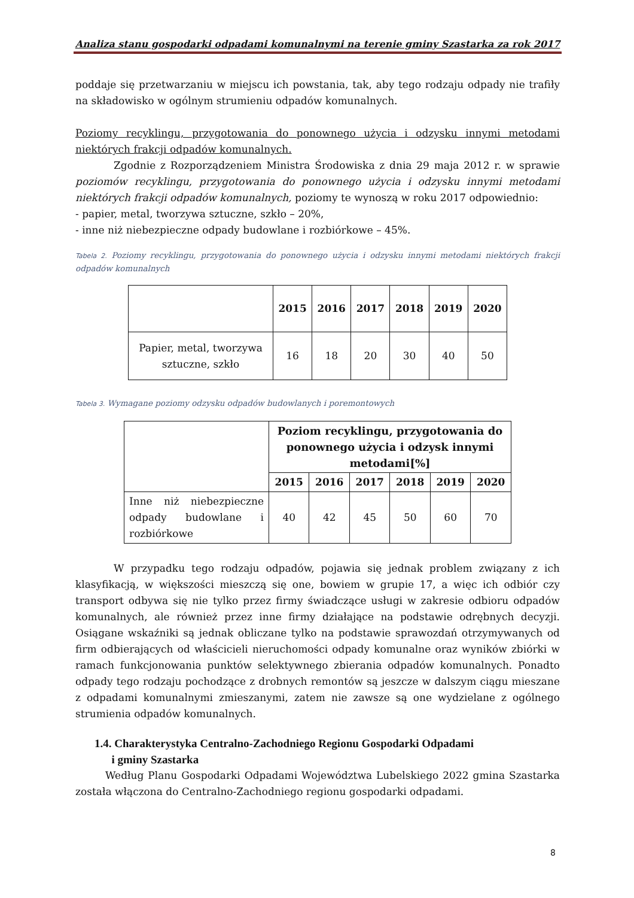Analiza stanu gospodarki odpadami komunalnymi na terenie gminy Szastarka za rok 2017
poddaje się przetwarzaniu w miejscu ich powstania, tak, aby tego rodzaju odpady nie trafiły na składowisko w ogólnym strumieniu odpadów komunalnych.
Poziomy recyklingu, przygotowania do ponownego użycia i odzysku innymi metodami niektórych frakcji odpadów komunalnych.
Zgodnie z Rozporządzeniem Ministra Środowiska z dnia 29 maja 2012 r. w sprawie poziomów recyklingu, przygotowania do ponownego użycia i odzysku innymi metodami niektórych frakcji odpadów komunalnych, poziomy te wynoszą w roku 2017 odpowiednio:
- papier, metal, tworzywa sztuczne, szkło – 20%,
- inne niż niebezpieczne odpady budowlane i rozbiórkowe – 45%.
Tabela 2. Poziomy recyklingu, przygotowania do ponownego użycia i odzysku innymi metodami niektórych frakcji odpadów komunalnych
| | 2015 | 2016 | 2017 | 2018 | 2019 | 2020 |
| --- | --- | --- | --- | --- | --- | --- |
| Papier, metal, tworzywa sztuczne, szkło | 16 | 18 | 20 | 30 | 40 | 50 |
Tabela 3. Wymagane poziomy odzysku odpadów budowlanych i poremontowych
| | Poziom recyklingu, przygotowania do ponownego użycia i odzysk innymi metodami[%] | | | | | |
| --- | --- | --- | --- | --- | --- | --- |
| | 2015 | 2016 | 2017 | 2018 | 2019 | 2020 |
| Inne niż niebezpieczne odpady budowlane i rozbiórkowe | 40 | 42 | 45 | 50 | 60 | 70 |
W przypadku tego rodzaju odpadów, pojawia się jednak problem związany z ich klasyfikacją, w większości mieszczą się one, bowiem w grupie 17, a więc ich odbiór czy transport odbywa się nie tylko przez firmy świadczące usługi w zakresie odbioru odpadów komunalnych, ale również przez inne firmy działające na podstawie odrębnych decyzji. Osiągane wskaźniki są jednak obliczane tylko na podstawie sprawozdań otrzymywanych od firm odbierających od właścicieli nieruchomości odpady komunalne oraz wyników zbiórki w ramach funkcjonowania punktów selektywnego zbierania odpadów komunalnych. Ponadto odpady tego rodzaju pochodzące z drobnych remontów są jeszcze w dalszym ciągu mieszane z odpadami komunalnymi zmieszanymi, zatem nie zawsze są one wydzielane z ogólnego strumienia odpadów komunalnych.
1.4. Charakterystyka Centralno-Zachodniego Regionu Gospodarki Odpadami
i gminy Szastarka
Według Planu Gospodarki Odpadami Województwa Lubelskiego 2022 gmina Szastarka została włączona do Centralno-Zachodniego regionu gospodarki odpadami.
8